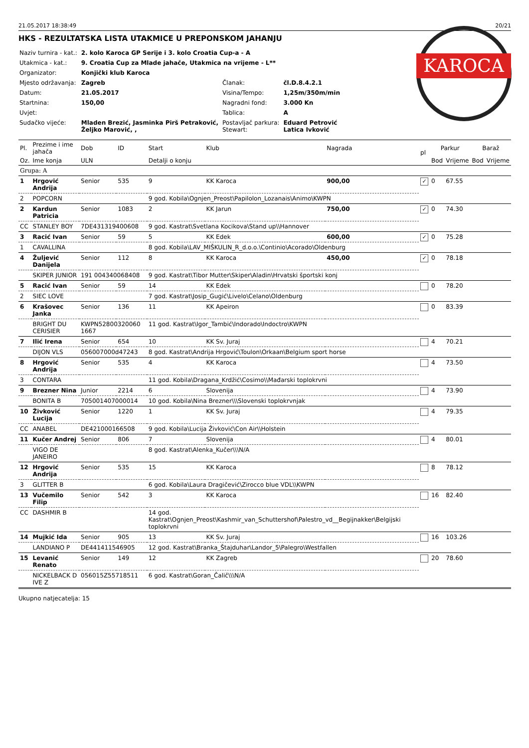21.05.2017 18:38:49 20/21
HKS - REZULTATSKA LISTA UTAKMICE U PREPONSKOM JAHANJU
| Naziv turnira - kat.: | 2. kolo Karoca GP Serije i 3. kolo Croatia Cup-a - A | | |
| Utakmica - kat.: | 9. Croatia Cup za Mlade jahače, Utakmica na vrijeme - L** | | |
| Organizator: | Konjički klub Karoca | | |
| Mjesto održavanja: | Zagreb | Članak: | čl.D.8.4.2.1 |
| Datum: | 21.05.2017 | Visina/Tempo: | 1,25m/350m/min |
| Startnina: | 150,00 | Nagradni fond: | 3.000 Kn |
| Uvjet: | | Tablica: | A |
| Sudačko vijeće: | Mladen Brezić, Jasminka Pirš Petraković, Željko Marović, , | Postavljač parkura: Stewart: | Eduard Petrović Latica Ivković |
KAROCA
| Pl. | Prezime i ime jahača | Dob | ID | Start | Klub | Nagrada | pl | Parkur | | Barаž | |
| --- | --- | --- | --- | --- | --- | --- | --- | --- | --- | --- | --- |
| Oz. | Ime konja | ULN | | Detalji o konju | | | | Bod | Vrijeme | Bod | Vrijeme |
| Grupa: A | | | | | | | | | | | |
| 1 | Hrgović Andrija | Senior | 535 | 9 | KK Karoca | 900,00 | ✓ | 0 | 67.55 | | |
| 2 | POPCORN | | | 9 god. Kobila\Ognjen_Preost\Papilolon_Lozanais\Animo\KWPN | | | | | | | |
| 2 | Kardun Patricia | Senior | 1083 | 2 | KK Jarun | 750,00 | ✓ | 0 | 74.30 | | |
| CC | STANLEY BOY | 7DE431319400608 | | 9 god. Kastrat\Svetlana Kocikova\Stand up\\Hannover | | | | | | | |
| 3 | Racić Ivan | Senior | 59 | 5 | KK Edek | 600,00 | ✓ | 0 | 75.28 | | |
| 1 | CAVALLINA | | | 8 god. Kobila\LAV_MIŠKULIN_R_d.o.o.\Continio\Acorado\Oldenburg | | | | | | | |
| 4 | Žuljević Danijela | Senior | 112 | 8 | KK Karoca | 450,00 | ✓ | 0 | 78.18 | | |
| | SKIPER JUNIOR | 191 004340068408 | | 9 god. Kastrat\Tibor Mutter\Skiper\Aladin\Hrvatski športski konj | | | | | | | |
| 5 | Racić Ivan | Senior | 59 | 14 | KK Edek | | | 0 | 78.20 | | |
| 2 | SIEC LOVE | | | 7 god. Kastrat\Josip_Gugić\Livelo\Celano\Oldenburg | | | | | | | |
| 6 | Krašovec Janka | Senior | 136 | 11 | KK Apeiron | | | 0 | 83.39 | | |
| | BRIGHT DU CERISIER | KWPN52800320060 1667 | | 11 god. Kastrat\Igor_Tambić\Indorado\Indoctro\KWPN | | | | | | | |
| 7 | Ilić Irena | Senior | 654 | 10 | KK Sv. Juraj | | | 4 | 70.21 | | |
| | DIJON VLS | 056007000d47243 | | 8 god. Kastrat\Andrija Hrgović\Toulon\Orkaan\Belgium sport horse | | | | | | | |
| 8 | Hrgović Andrija | Senior | 535 | 4 | KK Karoca | | | 4 | 73.50 | | |
| 3 | CONTARA | | | 11 god. Kobila\Dragana_Krdžić\Cosimo\\Mađarski toplokrvni | | | | | | | |
| 9 | Brezner Nina | Junior | 2214 | 6 | Slovenija | | | 4 | 73.90 | | |
| | BONITA B | 705001407000014 | | 10 god. Kobila\Nina Brezner\\\Slovenski toplokrvnjak | | | | | | | |
| 10 | Živković Lucija | Senior | 1220 | 1 | KK Sv. Juraj | | | 4 | 79.35 | | |
| CC | ANABEL | DE421000166508 | | 9 god. Kobila\Lucija Živković\Con Air\\Holstein | | | | | | | |
| 11 | Kučer Andrej | Senior | 806 | 7 | Slovenija | | | 4 | 80.01 | | |
| | VIGO DE JANEIRO | | | 8 god. Kastrat\Alenka_Kučer\\\N/A | | | | | | | |
| 12 | Hrgović Andrija | Senior | 535 | 15 | KK Karoca | | | 8 | 78.12 | | |
| 3 | GLITTER B | | | 6 god. Kobila\Laura Dragičević\Zirocco blue VDL\\KWPN | | | | | | | |
| 13 | Vučemilo Filip | Senior | 542 | 3 | KK Karoca | | | 16 | 82.40 | | |
| CC | DASHMIR B | | | 14 god. Kastrat\Ognjen_Preost\Kashmir_van_Schuttershof\Palestro_vd__Begijnakker\Belgijski toplokrvni | | | | | | | |
| 14 | Mujkić Ida | Senior | 905 | 13 | KK Sv. Juraj | | | 16 | 103.26 | | |
| | LANDIANO P | DE441411546905 | | 12 god. Kastrat\Branka_Štajduhar\Landor_5\Palegro\Westfallen | | | | | | | |
| 15 | Levanić Renato | Senior | 149 | 12 | KK Zagreb | | | 20 | 78.60 | | |
| | NICKELBACK D IVE Z | 056015Z55718511 | | 6 god. Kastrat\Goran_Čalič\\\N/A | | | | | | | |
Ukupno natjecatelja: 15